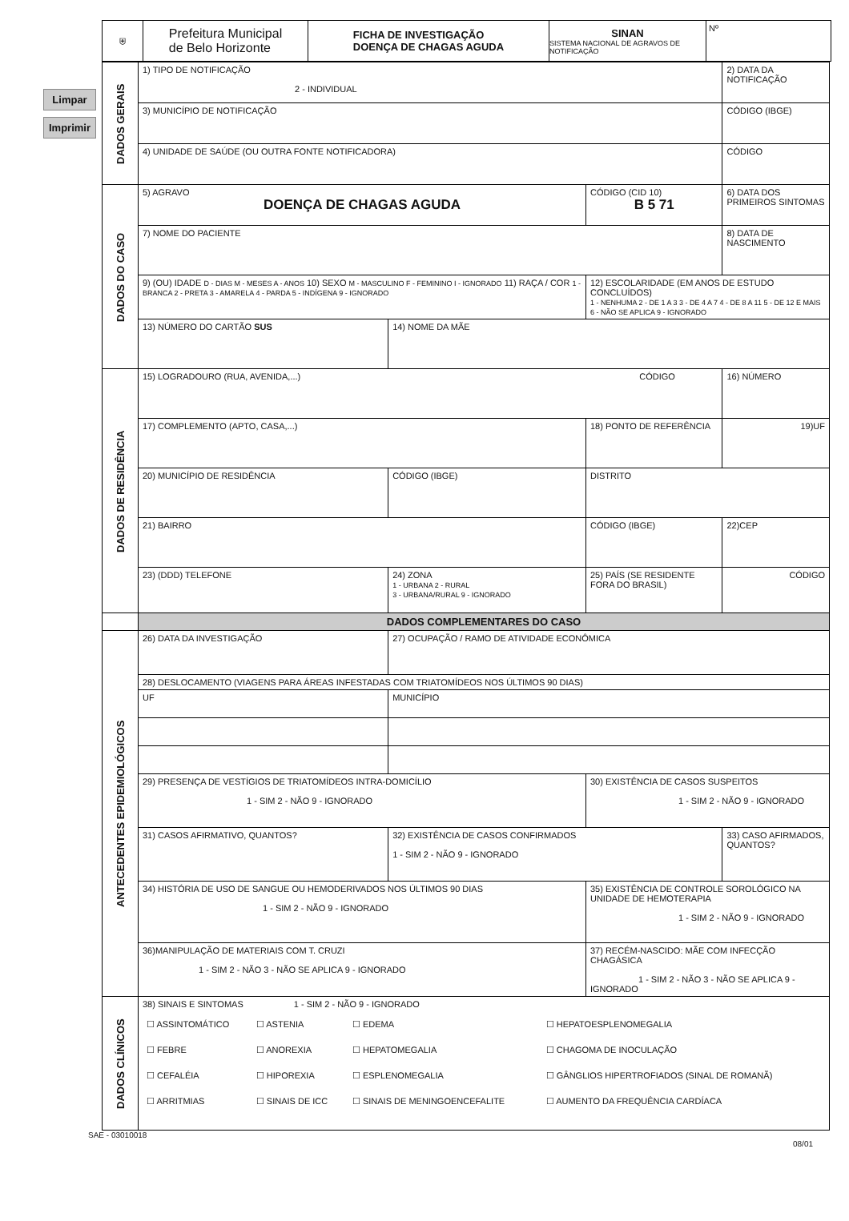Limpar
Imprimir
⛨
Prefeitura Municipal
de Belo Horizonte
FICHA DE INVESTIGAÇÃO
DOENÇA DE CHAGAS AGUDA
SINAN
SISTEMA NACIONAL DE AGRAVOS DE NOTIFICAÇÃO
Nº
| DADOS GERAIS | 1) TIPO DE NOTIFICAÇÃO 2 - INDIVIDUAL | | | 2) DATA DA NOTIFICAÇÃO |
| | 3) MUNICÍPIO DE NOTIFICAÇÃO | | | CÓDIGO (IBGE) |
| | 4) UNIDADE DE SAÚDE (OU OUTRA FONTE NOTIFICADORA) | | | CÓDIGO |
| DADOS DO CASO | 5) AGRAVO DOENÇA DE CHAGAS AGUDA | | CÓDIGO (CID 10) B 5 71 | 6) DATA DOS PRIMEIROS SINTOMAS |
| | 7) NOME DO PACIENTE | | | 8) DATA DE NASCIMENTO |
| | 9) (OU) IDADE D - DIAS M - MESES A - ANOS 10) SEXO M - MASCULINO F - FEMININO I - IGNORADO 11) RAÇA / COR 1 - BRANCA 2 - PRETA 3 - AMARELA 4 - PARDA 5 - INDÍGENA 9 - IGNORADO | | 12) ESCOLARIDADE (EM ANOS DE ESTUDO CONCLUÍDOS) 1 - NENHUMA 2 - DE 1 A 3 3 - DE 4 A 7 4 - DE 8 A 11 5 - DE 12 E MAIS 6 - NÃO SE APLICA 9 - IGNORADO | |
| | 13) NÚMERO DO CARTÃO SUS | 14) NOME DA MÃE | | |
| DADOS DE RESIDÊNCIA | 15) LOGRADOURO (RUA, AVENIDA,...) CÓDIGO | | | 16) NÚMERO |
| | 17) COMPLEMENTO (APTO, CASA,...) | | 18) PONTO DE REFERÊNCIA | 19)UF |
| | 20) MUNICÍPIO DE RESIDÊNCIA | CÓDIGO (IBGE) | DISTRITO | |
| | 21) BAIRRO | | CÓDIGO (IBGE) | 22)CEP |
| | 23) (DDD) TELEFONE | 24) ZONA 1 - URBANA 2 - RURAL 3 - URBANA/RURAL 9 - IGNORADO | 25) PAÍS (SE RESIDENTE FORA DO BRASIL) | CÓDIGO |
| | DADOS COMPLEMENTARES DO CASO | | | |
| ANTECEDENTES EPIDEMIOLÓGICOS | 26) DATA DA INVESTIGAÇÃO | 27) OCUPAÇÃO / RAMO DE ATIVIDADE ECONÔMICA | | |
| | 28) DESLOCAMENTO (VIAGENS PARA ÁREAS INFESTADAS COM TRIATOMÍDEOS NOS ÚLTIMOS 90 DIAS) | | | |
| | UF | MUNICÍPIO | | |
| | 29) PRESENÇA DE VESTÍGIOS DE TRIATOMÍDEOS INTRA-DOMICÍLIO 1 - SIM 2 - NÃO 9 - IGNORADO | | 30) EXISTÊNCIA DE CASOS SUSPEITOS 1 - SIM 2 - NÃO 9 - IGNORADO | |
| | 31) CASOS AFIRMATIVO, QUANTOS? | 32) EXISTÊNCIA DE CASOS CONFIRMADOS 1 - SIM 2 - NÃO 9 - IGNORADO | | 33) CASO AFIRMADOS, QUANTOS? |
| | 34) HISTÓRIA DE USO DE SANGUE OU HEMODERIVADOS NOS ÚLTIMOS 90 DIAS 1 - SIM 2 - NÃO 9 - IGNORADO | | 35) EXISTÊNCIA DE CONTROLE SOROLÓGICO NA UNIDADE DE HEMOTERAPIA 1 - SIM 2 - NÃO 9 - IGNORADO | |
| | 36)MANIPULAÇÃO DE MATERIAIS COM T. CRUZI 1 - SIM 2 - NÃO 3 - NÃO SE APLICA 9 - IGNORADO | | 37) RECÉM-NASCIDO: MÃE COM INFECÇÃO CHAGÁSICA 1 - SIM 2 - NÃO 3 - NÃO SE APLICA 9 - IGNORADO | |
| DADOS CLÍNICOS | 38) SINAIS E SINTOMAS 1 - SIM 2 - NÃO 9 - IGNORADO / ☐ ASSINTOMÁTICO / ☐ ASTENIA / ☐ EDEMA / ☐ HEPATOESPLENOMEGALIA / / ☐ FEBRE / ☐ ANOREXIA / ☐ HEPATOMEGALIA / ☐ CHAGOMA DE INOCULAÇÃO / / ☐ CEFALÉIA / ☐ HIPOREXIA / ☐ ESPLENOMEGALIA / ☐ GÂNGLIOS HIPERTROFIADOS (SINAL DE ROMANÃ) / / ☐ ARRITMIAS / ☐ SINAIS DE ICC / ☐ SINAIS DE MENINGOENCEFALITE / ☐ AUMENTO DA FREQUÊNCIA CARDÍACA / | | | |
SAE - 03010018
08/01